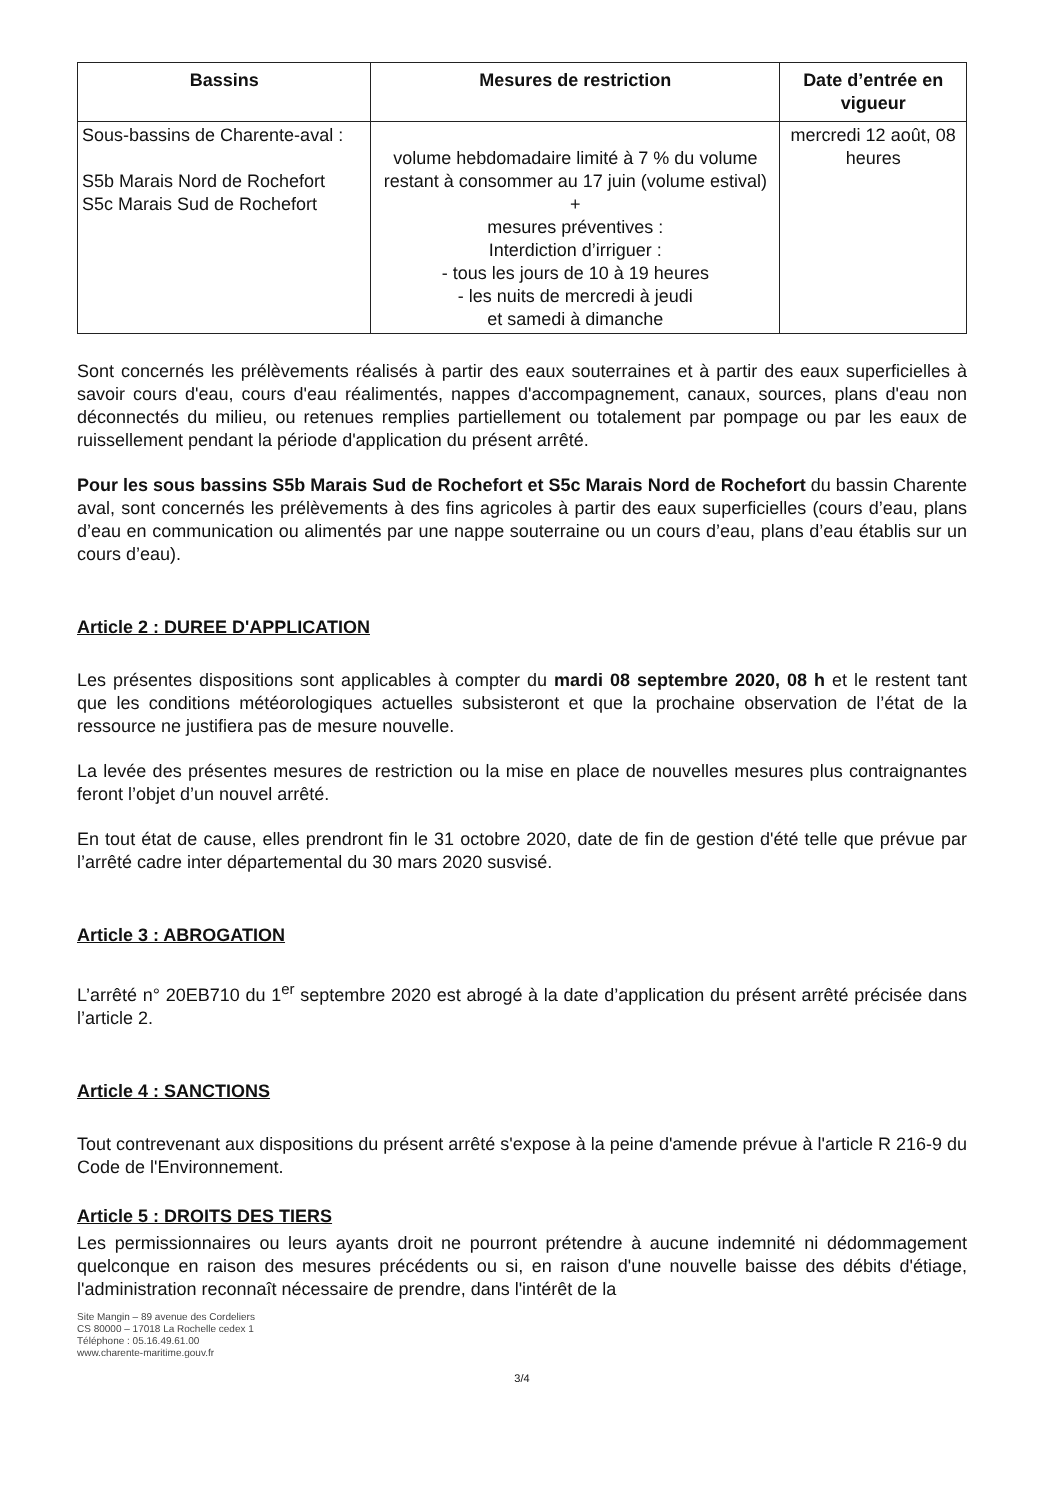| Bassins | Mesures de restriction | Date d’entrée en vigueur |
| --- | --- | --- |
| Sous-bassins de Charente-aval : S5b Marais Nord de Rochefort S5c Marais Sud de Rochefort | volume hebdomadaire limité à 7 % du volume restant à consommer au 17 juin (volume estival) + mesures préventives : Interdiction d’irriguer : - tous les jours de 10 à 19 heures - les nuits de mercredi à jeudi et samedi à dimanche | mercredi 12 août, 08 heures |
Sont concernés les prélèvements réalisés à partir des eaux souterraines et à partir des eaux superficielles à savoir cours d'eau, cours d'eau réalimentés, nappes d'accompagnement, canaux, sources, plans d'eau non déconnectés du milieu, ou retenues remplies partiellement ou totalement par pompage ou par les eaux de ruissellement pendant la période d'application du présent arrêté.
Pour les sous bassins S5b Marais Sud de Rochefort et S5c Marais Nord de Rochefort du bassin Charente aval, sont concernés les prélèvements à des fins agricoles à partir des eaux superficielles (cours d’eau, plans d’eau en communication ou alimentés par une nappe souterraine ou un cours d’eau, plans d’eau établis sur un cours d’eau).
Article 2 : DUREE D'APPLICATION
Les présentes dispositions sont applicables à compter du mardi 08 septembre 2020, 08 h et le restent tant que les conditions météorologiques actuelles subsisteront et que la prochaine observation de l’état de la ressource ne justifiera pas de mesure nouvelle.
La levée des présentes mesures de restriction ou la mise en place de nouvelles mesures plus contraignantes feront l’objet d’un nouvel arrêté.
En tout état de cause, elles prendront fin le 31 octobre 2020, date de fin de gestion d'été telle que prévue par l’arrêté cadre inter départemental du 30 mars 2020 susvisé.
Article 3 : ABROGATION
L’arrêté n° 20EB710 du 1<sup>er</sup> septembre 2020 est abrogé à la date d’application du présent arrêté précisée dans l’article 2.
Article 4 : SANCTIONS
Tout contrevenant aux dispositions du présent arrêté s'expose à la peine d'amende prévue à l'article R 216-9 du Code de l'Environnement.
Article 5 : DROITS DES TIERS
Les permissionnaires ou leurs ayants droit ne pourront prétendre à aucune indemnité ni dédommagement quelconque en raison des mesures précédents ou si, en raison d'une nouvelle baisse des débits d'étiage, l'administration reconnaît nécessaire de prendre, dans l'intérêt de la
Site Mangin – 89 avenue des Cordeliers
CS 80000 – 17018 La Rochelle cedex 1
Téléphone : 05.16.49.61.00
www.charente-maritime.gouv.fr
3/4